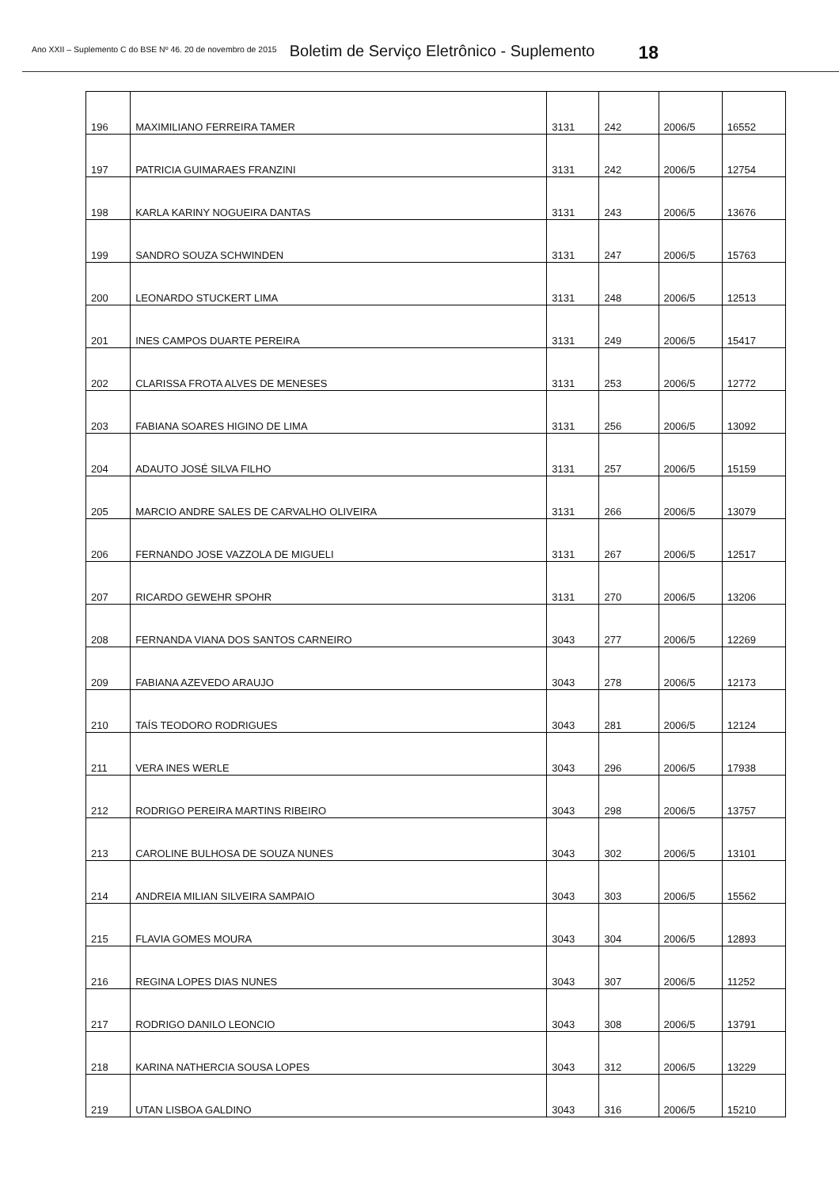Ano XXII – Suplemento C do BSE Nº 46. 20 de novembro de 2015 Boletim de Serviço Eletrônico - Suplemento 18
| 196 | MAXIMILIANO FERREIRA TAMER | 3131 | 242 | 2006/5 | 16552 |
| 197 | PATRICIA GUIMARAES FRANZINI | 3131 | 242 | 2006/5 | 12754 |
| 198 | KARLA KARINY NOGUEIRA DANTAS | 3131 | 243 | 2006/5 | 13676 |
| 199 | SANDRO SOUZA SCHWINDEN | 3131 | 247 | 2006/5 | 15763 |
| 200 | LEONARDO STUCKERT LIMA | 3131 | 248 | 2006/5 | 12513 |
| 201 | INES CAMPOS DUARTE PEREIRA | 3131 | 249 | 2006/5 | 15417 |
| 202 | CLARISSA FROTA ALVES DE MENESES | 3131 | 253 | 2006/5 | 12772 |
| 203 | FABIANA SOARES HIGINO DE LIMA | 3131 | 256 | 2006/5 | 13092 |
| 204 | ADAUTO JOSÉ SILVA FILHO | 3131 | 257 | 2006/5 | 15159 |
| 205 | MARCIO ANDRE SALES DE CARVALHO OLIVEIRA | 3131 | 266 | 2006/5 | 13079 |
| 206 | FERNANDO JOSE VAZZOLA DE MIGUELI | 3131 | 267 | 2006/5 | 12517 |
| 207 | RICARDO GEWEHR SPOHR | 3131 | 270 | 2006/5 | 13206 |
| 208 | FERNANDA VIANA DOS SANTOS CARNEIRO | 3043 | 277 | 2006/5 | 12269 |
| 209 | FABIANA AZEVEDO ARAUJO | 3043 | 278 | 2006/5 | 12173 |
| 210 | TAÍS TEODORO RODRIGUES | 3043 | 281 | 2006/5 | 12124 |
| 211 | VERA INES WERLE | 3043 | 296 | 2006/5 | 17938 |
| 212 | RODRIGO PEREIRA MARTINS RIBEIRO | 3043 | 298 | 2006/5 | 13757 |
| 213 | CAROLINE BULHOSA DE SOUZA NUNES | 3043 | 302 | 2006/5 | 13101 |
| 214 | ANDREIA MILIAN SILVEIRA SAMPAIO | 3043 | 303 | 2006/5 | 15562 |
| 215 | FLAVIA GOMES MOURA | 3043 | 304 | 2006/5 | 12893 |
| 216 | REGINA LOPES DIAS NUNES | 3043 | 307 | 2006/5 | 11252 |
| 217 | RODRIGO DANILO LEONCIO | 3043 | 308 | 2006/5 | 13791 |
| 218 | KARINA NATHERCIA SOUSA LOPES | 3043 | 312 | 2006/5 | 13229 |
| 219 | UTAN LISBOA GALDINO | 3043 | 316 | 2006/5 | 15210 |